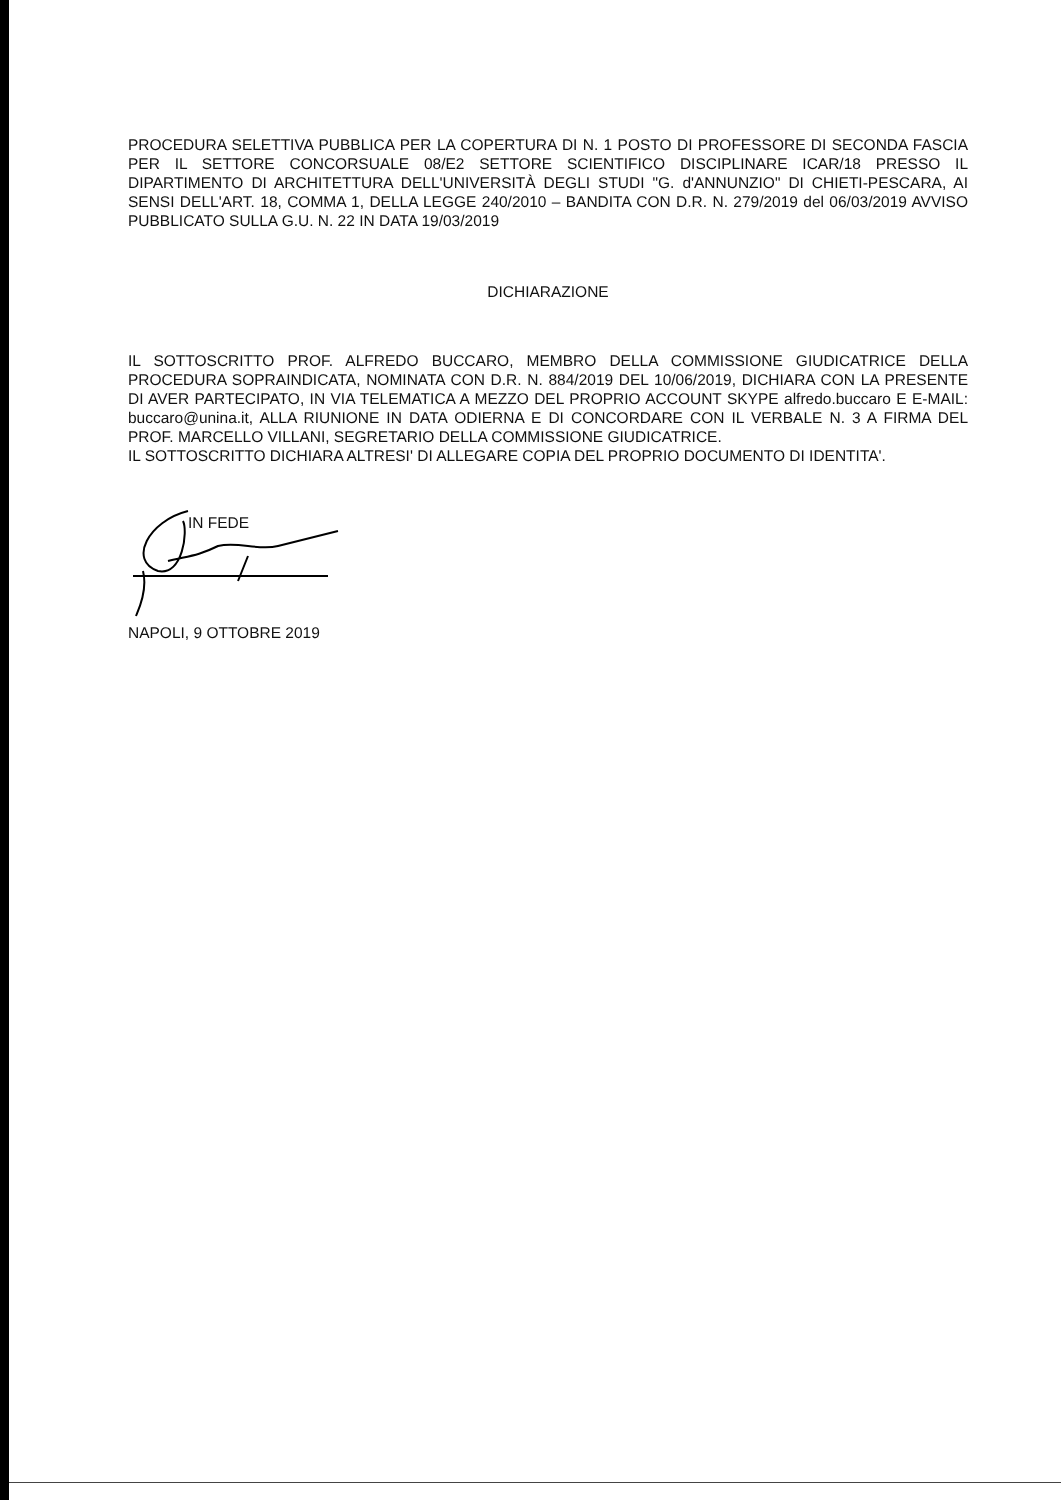PROCEDURA SELETTIVA PUBBLICA PER LA COPERTURA DI N. 1 POSTO DI PROFESSORE DI SECONDA FASCIA PER IL SETTORE CONCORSUALE 08/E2 SETTORE SCIENTIFICO DISCIPLINARE ICAR/18 PRESSO IL DIPARTIMENTO DI ARCHITETTURA DELL'UNIVERSITÀ DEGLI STUDI "G. d'ANNUNZIO" DI CHIETI-PESCARA, AI SENSI DELL'ART. 18, COMMA 1, DELLA LEGGE 240/2010 – BANDITA CON D.R. N. 279/2019 del 06/03/2019 AVVISO PUBBLICATO SULLA G.U. N. 22 IN DATA 19/03/2019
DICHIARAZIONE
IL SOTTOSCRITTO PROF. ALFREDO BUCCARO, MEMBRO DELLA COMMISSIONE GIUDICATRICE DELLA PROCEDURA SOPRAINDICATA, NOMINATA CON D.R. N. 884/2019 DEL 10/06/2019, DICHIARA CON LA PRESENTE DI AVER PARTECIPATO, IN VIA TELEMATICA A MEZZO DEL PROPRIO ACCOUNT SKYPE alfredo.buccaro E E-MAIL: buccaro@unina.it, ALLA RIUNIONE IN DATA ODIERNA E DI CONCORDARE CON IL VERBALE N. 3 A FIRMA DEL PROF. MARCELLO VILLANI, SEGRETARIO DELLA COMMISSIONE GIUDICATRICE.
IL SOTTOSCRITTO DICHIARA ALTRESI' DI ALLEGARE COPIA DEL PROPRIO DOCUMENTO DI IDENTITA'.
IN FEDE
NAPOLI, 9 OTTOBRE 2019